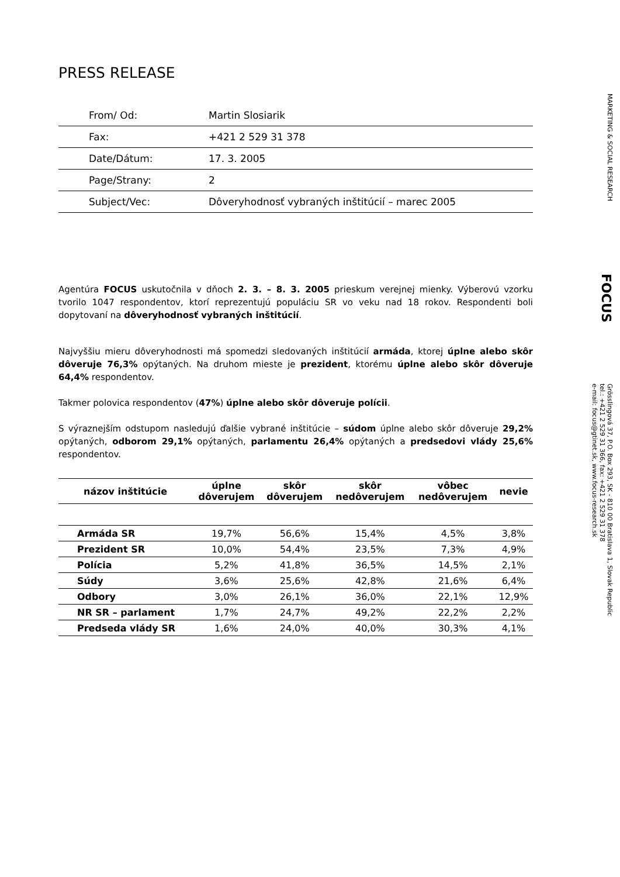PRESS RELEASE
| From/ Od: | Martin Slosiarik |
| Fax: | +421 2 529 31 378 |
| Date/Dátum: | 17. 3. 2005 |
| Page/Strany: | 2 |
| Subject/Vec: | Dôveryhodnosť vybraných inštitúcií – marec 2005 |
Agentúra FOCUS uskutočnila v dňoch 2. 3. – 8. 3. 2005 prieskum verejnej mienky. Výberovú vzorku tvorilo 1047 respondentov, ktorí reprezentujú populáciu SR vo veku nad 18 rokov. Respondenti boli dopytovaní na dôveryhodnosť vybraných inštitúcií.
Najvyššiu mieru dôveryhodnosti má spomedzi sledovaných inštitúcií armáda, ktorej úplne alebo skôr dôveruje 76,3% opýtaných. Na druhom mieste je prezident, ktorému úplne alebo skôr dôveruje 64,4% respondentov.
Takmer polovica respondentov (47%) úplne alebo skôr dôveruje polícii.
S výraznejším odstupom nasledujú ďalšie vybrané inštitúcie – súdom úplne alebo skôr dôveruje 29,2% opýtaných, odborom 29,1% opýtaných, parlamentu 26,4% opýtaných a predsedovi vlády 25,6% respondentov.
| názov inštitúcie | úplne dôverujem | skôr dôverujem | skôr nedôverujem | vôbec nedôverujem | nevie |
| --- | --- | --- | --- | --- | --- |
| Armáda SR | 19,7% | 56,6% | 15,4% | 4,5% | 3,8% |
| Prezident SR | 10,0% | 54,4% | 23,5% | 7,3% | 4,9% |
| Polícia | 5,2% | 41,8% | 36,5% | 14,5% | 2,1% |
| Súdy | 3,6% | 25,6% | 42,8% | 21,6% | 6,4% |
| Odbory | 3,0% | 26,1% | 36,0% | 22,1% | 12,9% |
| NR SR – parlament | 1,7% | 24,7% | 49,2% | 22,2% | 2,2% |
| Predseda vlády SR | 1,6% | 24,0% | 40,0% | 30,3% | 4,1% |
MARKETING & SOCIAL RESEARCH
FOCUS
Grösslingová 37, P.O. Box 293, SK - 810 00 Bratislava 1, Slovak Republic
tel.: +421 2 529 31 366, fax: +421 2 529 31 378
e-mail: focus@gtinet.sk, www.focus-research.sk